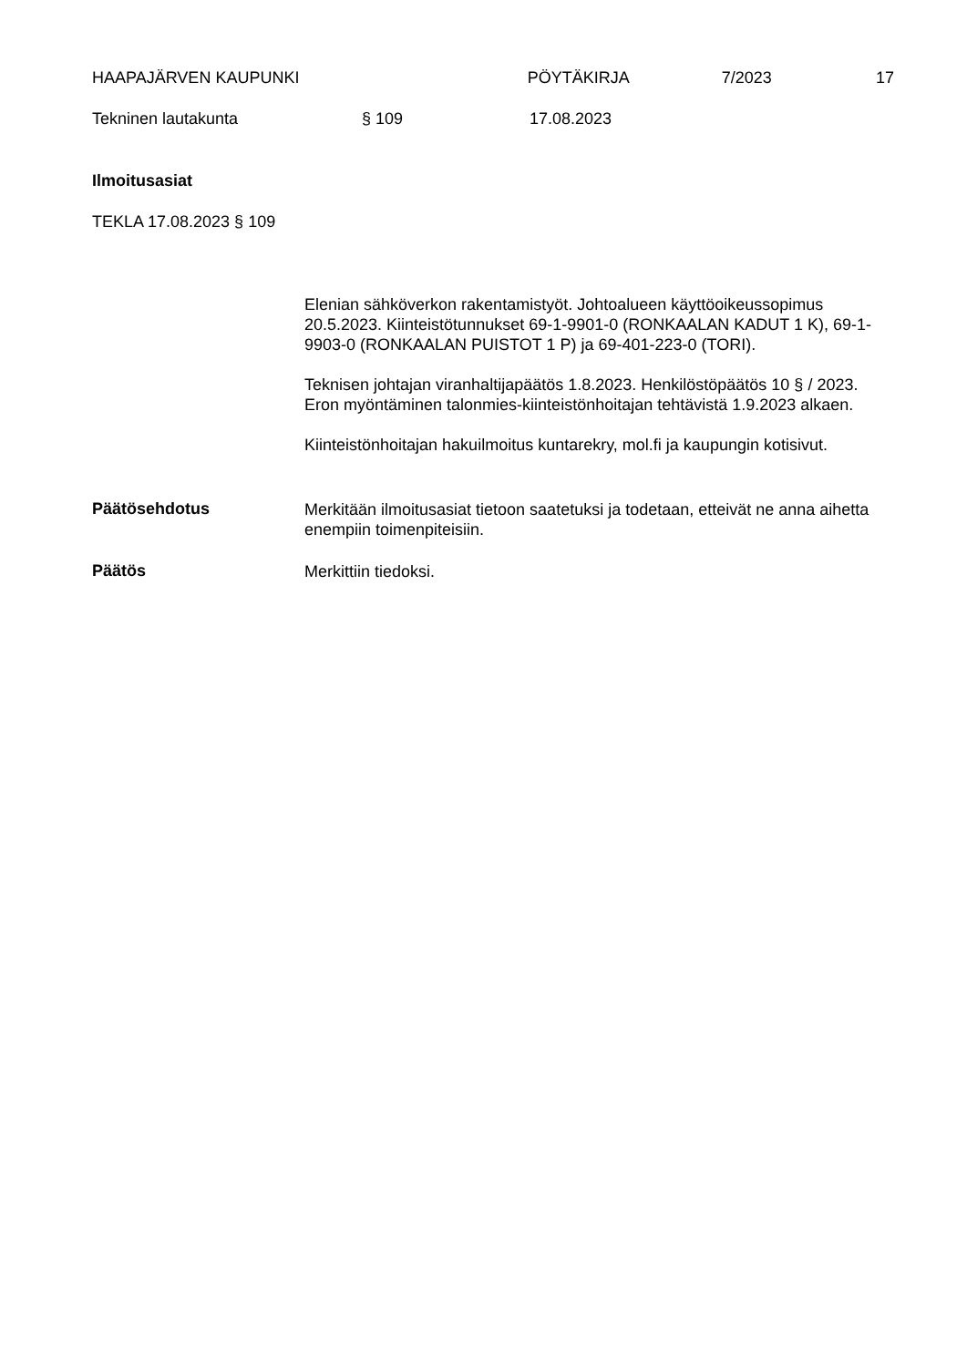HAAPAJÄRVEN KAUPUNKI PÖYTÄKIRJA 7/2023 17
Tekninen lautakunta § 109 17.08.2023
Ilmoitusasiat
TEKLA 17.08.2023 § 109
Elenian sähköverkon rakentamistyöt. Johtoalueen käyttöoikeussopimus 20.5.2023. Kiinteistötunnukset 69-1-9901-0 (RONKAALAN KADUT 1 K), 69-1-9903-0 (RONKAALAN PUISTOT 1 P) ja 69-401-223-0 (TORI).
Teknisen johtajan viranhaltijapäätös 1.8.2023. Henkilöstöpäätös 10 § / 2023. Eron myöntäminen talonmies-kiinteistönhoitajan tehtävistä 1.9.2023 alkaen.
Kiinteistönhoitajan hakuilmoitus kuntarekry, mol.fi ja kaupungin kotisivut.
Päätösehdotus
Merkitään ilmoitusasiat tietoon saatetuksi ja todetaan, etteivät ne anna aihetta enempiin toimenpiteisiin.
Päätös
Merkittiin tiedoksi.